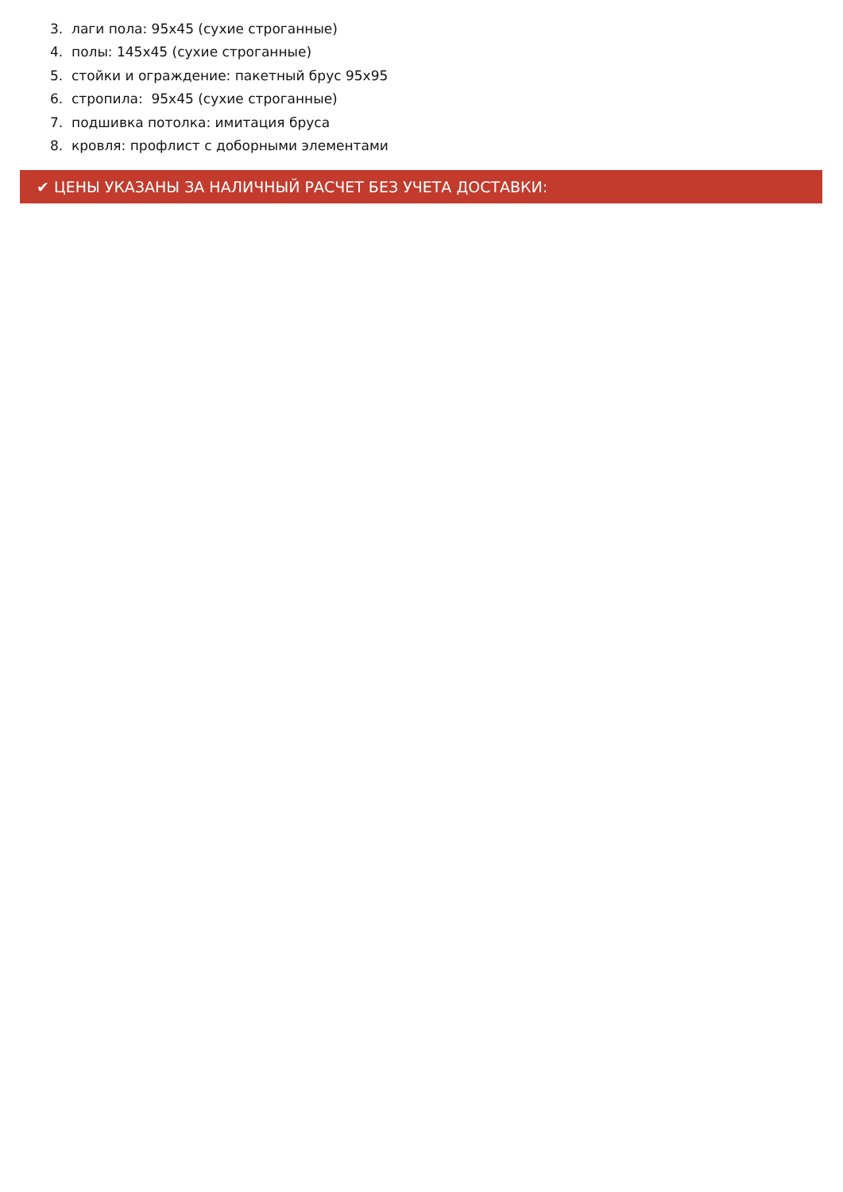3. лаги пола: 95х45 (сухие строганные)
4. полы: 145х45 (сухие строганные)
5. стойки и ограждение: пакетный брус 95х95
6. стропила: 95х45 (сухие строганные)
7. подшивка потолка: имитация бруса
8. кровля: профлист с доборными элементами
✔ ЦЕНЫ УКАЗАНЫ ЗА НАЛИЧНЫЙ РАСЧЕТ БЕЗ УЧЕТА ДОСТАВКИ: